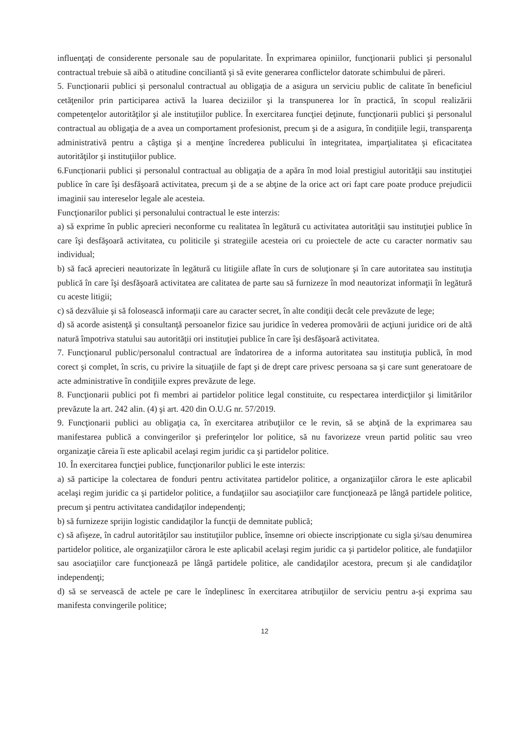influenţaţi de considerente personale sau de popularitate. În exprimarea opiniilor, funcţionarii publici şi personalul contractual trebuie să aibă o atitudine conciliantă şi să evite generarea conflictelor datorate schimbului de păreri.
5. Funcționarii publici și personalul contractual au obligaţia de a asigura un serviciu public de calitate în beneficiul cetăţenilor prin participarea activă la luarea deciziilor şi la transpunerea lor în practică, în scopul realizării competenţelor autorităţilor şi ale instituţiilor publice. În exercitarea funcţiei deţinute, funcţionarii publici şi personalul contractual au obligaţia de a avea un comportament profesionist, precum şi de a asigura, în condiţiile legii, transparenţa administrativă pentru a câştiga şi a menţine încrederea publicului în integritatea, imparţialitatea şi eficacitatea autorităţilor şi instituţiilor publice.
6.Funcționarii publici și personalul contractual au obligaţia de a apăra în mod loial prestigiul autorităţii sau instituţiei publice în care îşi desfăşoară activitatea, precum şi de a se abţine de la orice act ori fapt care poate produce prejudicii imaginii sau intereselor legale ale acesteia.
Funcţionarilor publici și personalului contractual le este interzis:
a) să exprime în public aprecieri neconforme cu realitatea în legătură cu activitatea autorităţii sau instituţiei publice în care îşi desfăşoară activitatea, cu politicile şi strategiile acesteia ori cu proiectele de acte cu caracter normativ sau individual;
b) să facă aprecieri neautorizate în legătură cu litigiile aflate în curs de soluţionare şi în care autoritatea sau instituţia publică în care îşi desfăşoară activitatea are calitatea de parte sau să furnizeze în mod neautorizat informaţii în legătură cu aceste litigii;
c) să dezvăluie şi să folosească informaţii care au caracter secret, în alte condiţii decât cele prevăzute de lege;
d) să acorde asistenţă şi consultanţă persoanelor fizice sau juridice în vederea promovării de acţiuni juridice ori de altă natură împotriva statului sau autorităţii ori instituţiei publice în care îşi desfăşoară activitatea.
7. Funcţionarul public/personalul contractual are îndatorirea de a informa autoritatea sau instituţia publică, în mod corect şi complet, în scris, cu privire la situaţiile de fapt şi de drept care privesc persoana sa şi care sunt generatoare de acte administrative în condiţiile expres prevăzute de lege.
8. Funcţionarii publici pot fi membri ai partidelor politice legal constituite, cu respectarea interdicţiilor şi limitărilor prevăzute la art. 242 alin. (4) şi art. 420 din O.U.G nr. 57/2019.
9. Funcţionarii publici au obligaţia ca, în exercitarea atribuţiilor ce le revin, să se abţină de la exprimarea sau manifestarea publică a convingerilor şi preferinţelor lor politice, să nu favorizeze vreun partid politic sau vreo organizaţie căreia îi este aplicabil acelaşi regim juridic ca şi partidelor politice.
10. În exercitarea funcţiei publice, funcţionarilor publici le este interzis:
a) să participe la colectarea de fonduri pentru activitatea partidelor politice, a organizaţiilor cărora le este aplicabil acelaşi regim juridic ca şi partidelor politice, a fundaţiilor sau asociaţiilor care funcţionează pe lângă partidele politice, precum şi pentru activitatea candidaţilor independenţi;
b) să furnizeze sprijin logistic candidaţilor la funcţii de demnitate publică;
c) să afişeze, în cadrul autorităţilor sau instituţiilor publice, însemne ori obiecte inscripţionate cu sigla şi/sau denumirea partidelor politice, ale organizaţiilor cărora le este aplicabil acelaşi regim juridic ca şi partidelor politice, ale fundaţiilor sau asociaţiilor care funcţionează pe lângă partidele politice, ale candidaţilor acestora, precum şi ale candidaţilor independenţi;
d) să se servească de actele pe care le îndeplinesc în exercitarea atribuţiilor de serviciu pentru a-şi exprima sau manifesta convingerile politice;
12